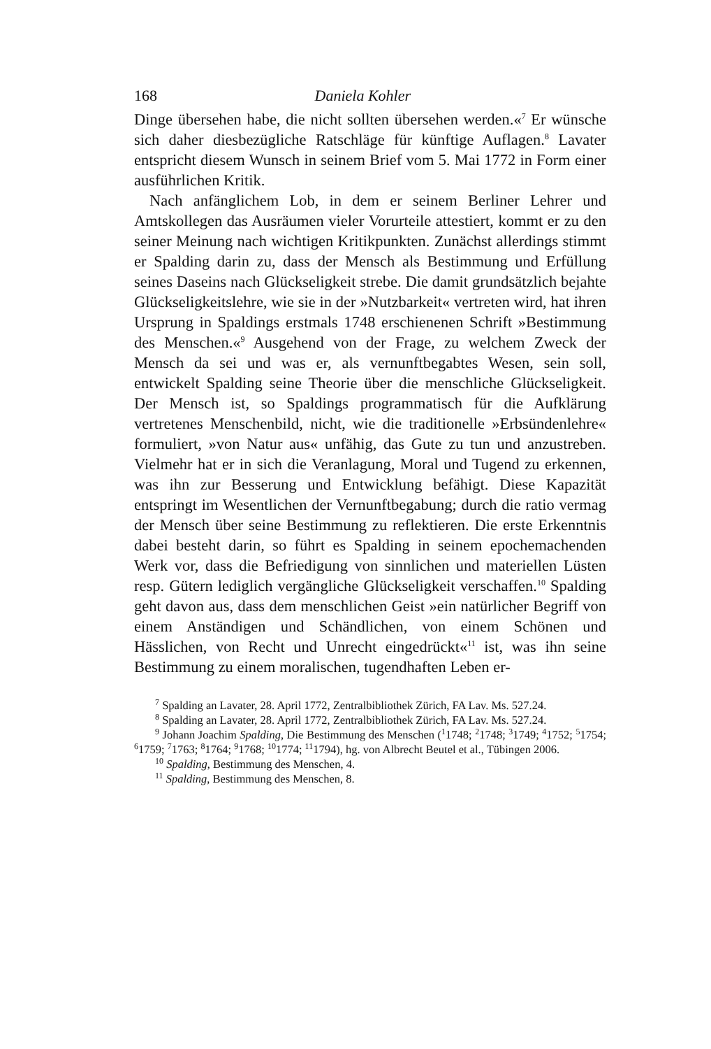168 Daniela Kohler
Dinge übersehen habe, die nicht sollten übersehen werden.«<sup>7</sup> Er wünsche sich daher diesbezügliche Ratschläge für künftige Auflagen.<sup>8</sup> Lavater entspricht diesem Wunsch in seinem Brief vom 5. Mai 1772 in Form einer ausführlichen Kritik.
Nach anfänglichem Lob, in dem er seinem Berliner Lehrer und Amtskollegen das Ausräumen vieler Vorurteile attestiert, kommt er zu den seiner Meinung nach wichtigen Kritikpunkten. Zunächst allerdings stimmt er Spalding darin zu, dass der Mensch als Bestimmung und Erfüllung seines Daseins nach Glückseligkeit strebe. Die damit grundsätzlich bejahte Glückseligkeitslehre, wie sie in der »Nutzbarkeit« vertreten wird, hat ihren Ursprung in Spaldings erstmals 1748 erschienenen Schrift »Bestimmung des Menschen.«<sup>9</sup> Ausgehend von der Frage, zu welchem Zweck der Mensch da sei und was er, als vernunftbegabtes Wesen, sein soll, entwickelt Spalding seine Theorie über die menschliche Glückseligkeit. Der Mensch ist, so Spaldings programmatisch für die Aufklärung vertretenes Menschenbild, nicht, wie die traditionelle »Erbsündenlehre« formuliert, »von Natur aus« unfähig, das Gute zu tun und anzustreben. Vielmehr hat er in sich die Veranlagung, Moral und Tugend zu erkennen, was ihn zur Besserung und Entwicklung befähigt. Diese Kapazität entspringt im Wesentlichen der Vernunftbegabung; durch die ratio vermag der Mensch über seine Bestimmung zu reflektieren. Die erste Erkenntnis dabei besteht darin, so führt es Spalding in seinem epochemachenden Werk vor, dass die Befriedigung von sinnlichen und materiellen Lüsten resp. Gütern lediglich vergängliche Glückseligkeit verschaffen.<sup>10</sup> Spalding geht davon aus, dass dem menschlichen Geist »ein natürlicher Begriff von einem Anständigen und Schändlichen, von einem Schönen und Hässlichen, von Recht und Unrecht eingedrückt«<sup>11</sup> ist, was ihn seine Bestimmung zu einem moralischen, tugendhaften Leben er-
<sup>7</sup> Spalding an Lavater, 28. April 1772, Zentralbibliothek Zürich, FA Lav. Ms. 527.24.
<sup>8</sup> Spalding an Lavater, 28. April 1772, Zentralbibliothek Zürich, FA Lav. Ms. 527.24.
<sup>9</sup> Johann Joachim Spalding, Die Bestimmung des Menschen (<sup>1</sup>1748; <sup>2</sup>1748; <sup>3</sup>1749; <sup>4</sup>1752; <sup>5</sup>1754; <sup>6</sup>1759; <sup>7</sup>1763; <sup>8</sup>1764; <sup>9</sup>1768; <sup>10</sup>1774; <sup>11</sup>1794), hg. von Albrecht Beutel et al., Tübingen 2006.
<sup>10</sup> Spalding, Bestimmung des Menschen, 4.
<sup>11</sup> Spalding, Bestimmung des Menschen, 8.